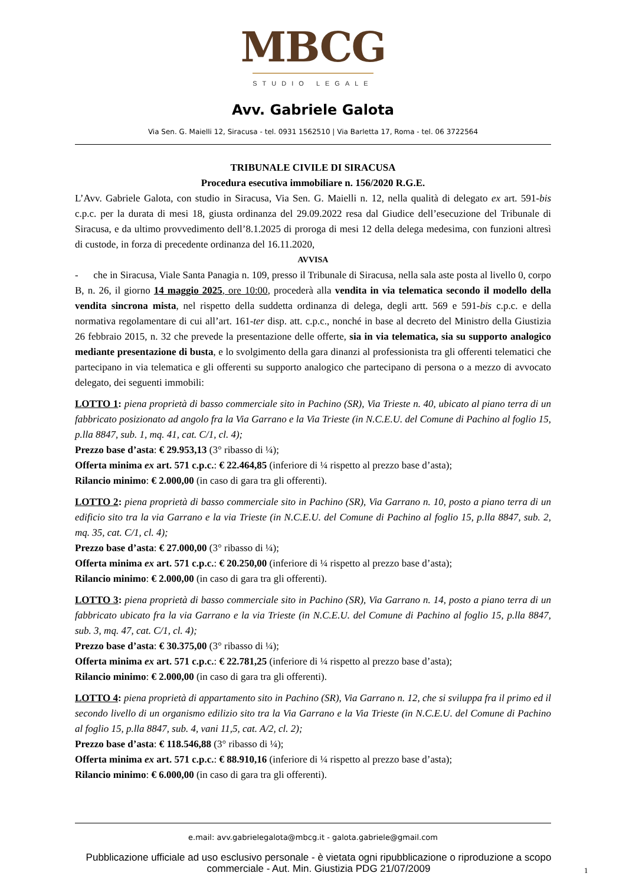MBCG
STUDIO LEGALE
Avv. Gabriele Galota
Via Sen. G. Maielli 12, Siracusa - tel. 0931 1562510 | Via Barletta 17, Roma - tel. 06 3722564
TRIBUNALE CIVILE DI SIRACUSA
Procedura esecutiva immobiliare n. 156/2020 R.G.E.
L’Avv. Gabriele Galota, con studio in Siracusa, Via Sen. G. Maielli n. 12, nella qualità di delegato ex art. 591-bis c.p.c. per la durata di mesi 18, giusta ordinanza del 29.09.2022 resa dal Giudice dell’esecuzione del Tribunale di Siracusa, e da ultimo provvedimento dell’8.1.2025 di proroga di mesi 12 della delega medesima, con funzioni altresì di custode, in forza di precedente ordinanza del 16.11.2020,
AVVISA
- che in Siracusa, Viale Santa Panagia n. 109, presso il Tribunale di Siracusa, nella sala aste posta al livello 0, corpo B, n. 26, il giorno 14 maggio 2025, ore 10:00, procederà alla vendita in via telematica secondo il modello della vendita sincrona mista, nel rispetto della suddetta ordinanza di delega, degli artt. 569 e 591-bis c.p.c. e della normativa regolamentare di cui all’art. 161-ter disp. att. c.p.c., nonché in base al decreto del Ministro della Giustizia 26 febbraio 2015, n. 32 che prevede la presentazione delle offerte, sia in via telematica, sia su supporto analogico mediante presentazione di busta, e lo svolgimento della gara dinanzi al professionista tra gli offerenti telematici che partecipano in via telematica e gli offerenti su supporto analogico che partecipano di persona o a mezzo di avvocato delegato, dei seguenti immobili:
LOTTO 1: piena proprietà di basso commerciale sito in Pachino (SR), Via Trieste n. 40, ubicato al piano terra di un fabbricato posizionato ad angolo fra la Via Garrano e la Via Trieste (in N.C.E.U. del Comune di Pachino al foglio 15, p.lla 8847, sub. 1, mq. 41, cat. C/1, cl. 4);
Prezzo base d’asta: € 29.953,13 (3° ribasso di ¼);
Offerta minima ex art. 571 c.p.c.: € 22.464,85 (inferiore di ¼ rispetto al prezzo base d’asta);
Rilancio minimo: € 2.000,00 (in caso di gara tra gli offerenti).
LOTTO 2: piena proprietà di basso commerciale sito in Pachino (SR), Via Garrano n. 10, posto a piano terra di un edificio sito tra la via Garrano e la via Trieste (in N.C.E.U. del Comune di Pachino al foglio 15, p.lla 8847, sub. 2, mq. 35, cat. C/1, cl. 4);
Prezzo base d’asta: € 27.000,00 (3° ribasso di ¼);
Offerta minima ex art. 571 c.p.c.: € 20.250,00 (inferiore di ¼ rispetto al prezzo base d’asta);
Rilancio minimo: € 2.000,00 (in caso di gara tra gli offerenti).
LOTTO 3: piena proprietà di basso commerciale sito in Pachino (SR), Via Garrano n. 14, posto a piano terra di un fabbricato ubicato fra la via Garrano e la via Trieste (in N.C.E.U. del Comune di Pachino al foglio 15, p.lla 8847, sub. 3, mq. 47, cat. C/1, cl. 4);
Prezzo base d’asta: € 30.375,00 (3° ribasso di ¼);
Offerta minima ex art. 571 c.p.c.: € 22.781,25 (inferiore di ¼ rispetto al prezzo base d’asta);
Rilancio minimo: € 2.000,00 (in caso di gara tra gli offerenti).
LOTTO 4: piena proprietà di appartamento sito in Pachino (SR), Via Garrano n. 12, che si sviluppa fra il primo ed il secondo livello di un organismo edilizio sito tra la Via Garrano e la Via Trieste (in N.C.E.U. del Comune di Pachino al foglio 15, p.lla 8847, sub. 4, vani 11,5, cat. A/2, cl. 2);
Prezzo base d’asta: € 118.546,88 (3° ribasso di ¼);
Offerta minima ex art. 571 c.p.c.: € 88.910,16 (inferiore di ¼ rispetto al prezzo base d’asta);
Rilancio minimo: € 6.000,00 (in caso di gara tra gli offerenti).
e.mail: avv.gabrielegalota@mbcg.it - galota.gabriele@gmail.com
Pubblicazione ufficiale ad uso esclusivo personale - è vietata ogni ripubblicazione o riproduzione a scopo commerciale - Aut. Min. Giustizia PDG 21/07/2009
1